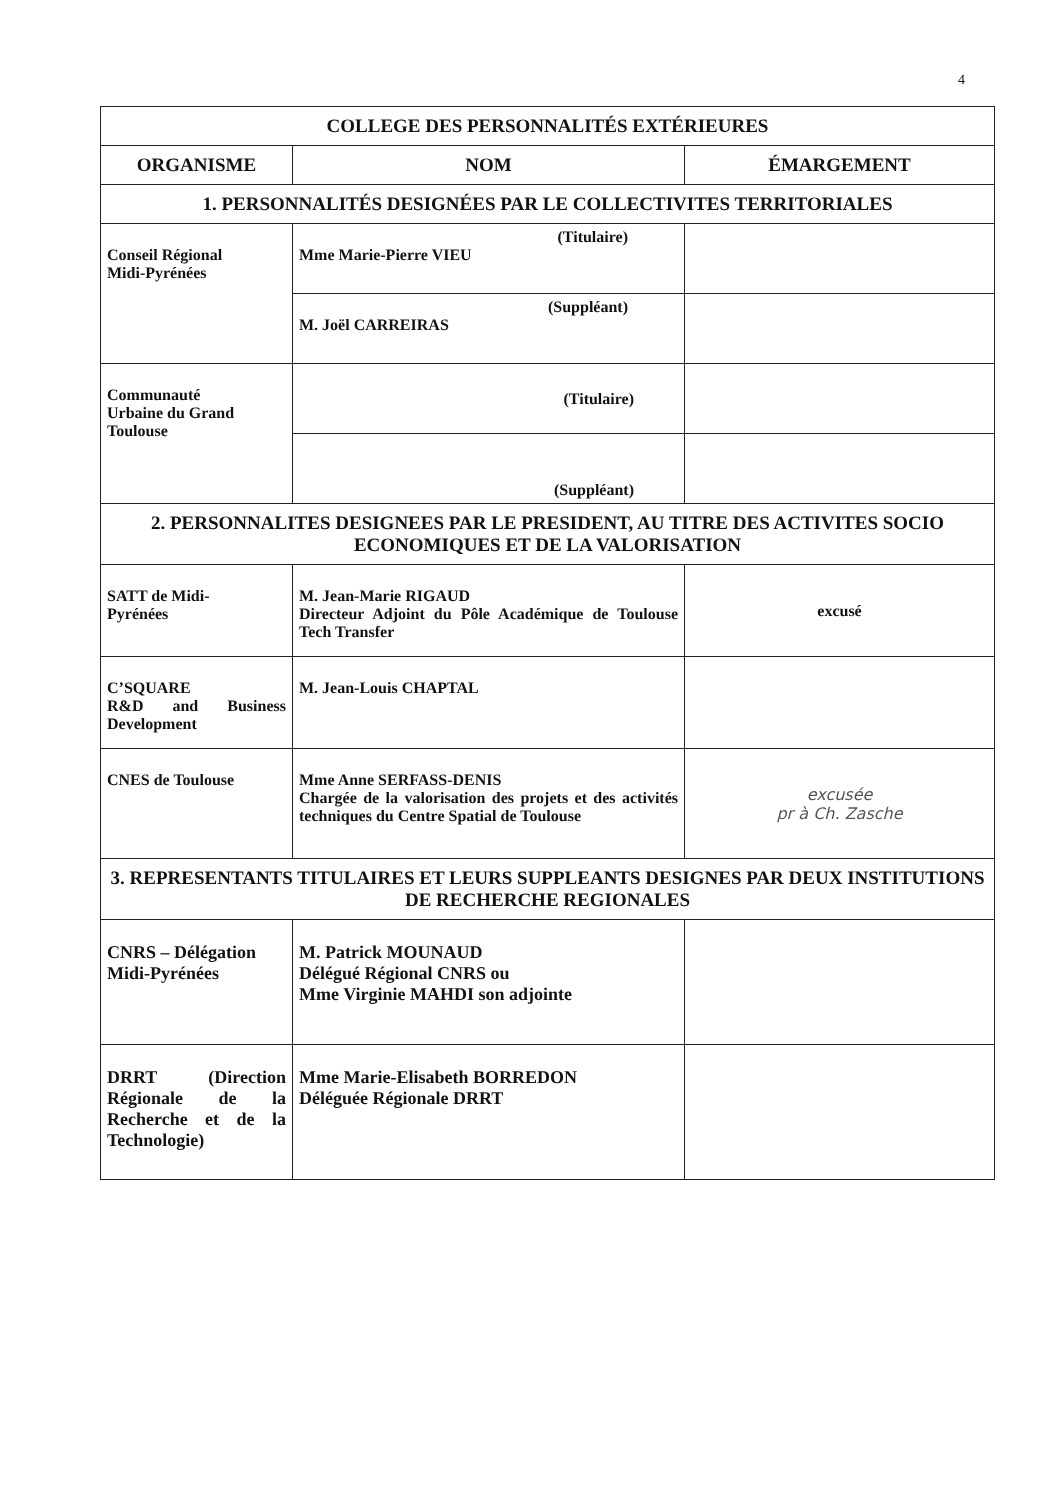4
| COLLEGE DES PERSONNALITÉS EXTÉRIEURES | | |
| --- | --- | --- |
| ORGANISME | NOM | ÉMARGEMENT |
| 1. PERSONNALITÉS DESIGNÉES PAR LE COLLECTIVITES TERRITORIALES | | |
| Conseil Régional Midi-Pyrénées | (Titulaire) Mme Marie-Pierre VIEU | |
| | (Suppléant) M. Joël CARREIRAS | |
| Communauté Urbaine du Grand Toulouse | (Titulaire) | |
| | (Suppléant) | |
| 2. PERSONNALITES DESIGNEES PAR LE PRESIDENT, AU TITRE DES ACTIVITES SOCIO ECONOMIQUES ET DE LA VALORISATION | | |
| SATT de Midi- Pyrénées | M. Jean-Marie RIGAUD Directeur Adjoint du Pôle Académique de Toulouse Tech Transfer | excusé |
| C’SQUARE R&D and Business Development | M. Jean-Louis CHAPTAL | |
| CNES de Toulouse | Mme Anne SERFASS-DENIS Chargée de la valorisation des projets et des activités techniques du Centre Spatial de Toulouse | excusée pr à Ch. Zasche |
| 3. REPRESENTANTS TITULAIRES ET LEURS SUPPLEANTS DESIGNES PAR DEUX INSTITUTIONS DE RECHERCHE REGIONALES | | |
| CNRS – Délégation Midi-Pyrénées | M. Patrick MOUNAUD Délégué Régional CNRS ou Mme Virginie MAHDI son adjointe | |
| DRRT (Direction Régionale de la Recherche et de la Technologie) | Mme Marie-Elisabeth BORREDON Déléguée Régionale DRRT | |